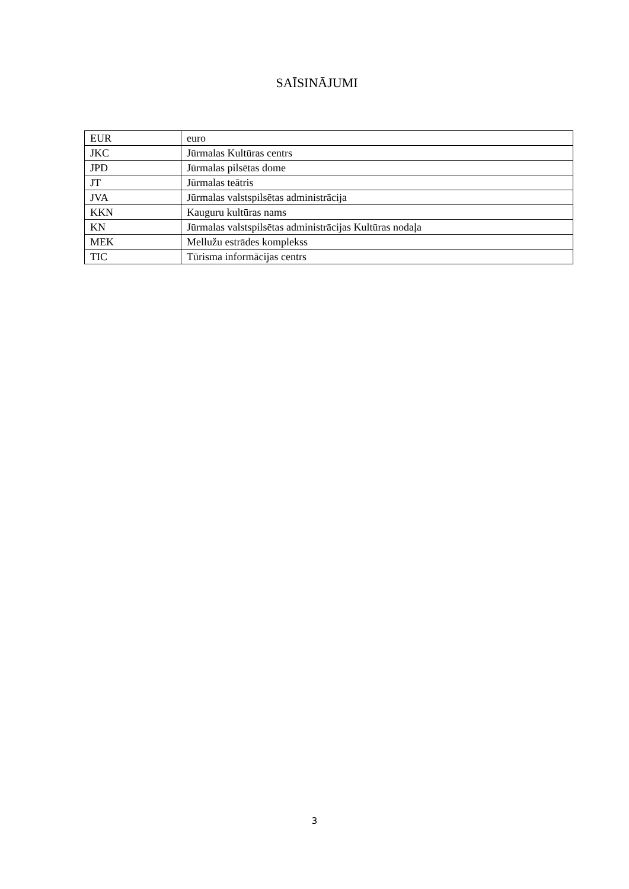SAĪSINĀJUMI
| EUR | euro |
| JKC | Jūrmalas Kultūras centrs |
| JPD | Jūrmalas pilsētas dome |
| JT | Jūrmalas teātris |
| JVA | Jūrmalas valstspilsētas administrācija |
| KKN | Kauguru kultūras nams |
| KN | Jūrmalas valstspilsētas administrācijas Kultūras nodaļa |
| MEK | Mellužu estrādes komplekss |
| TIC | Tūrisma informācijas centrs |
3